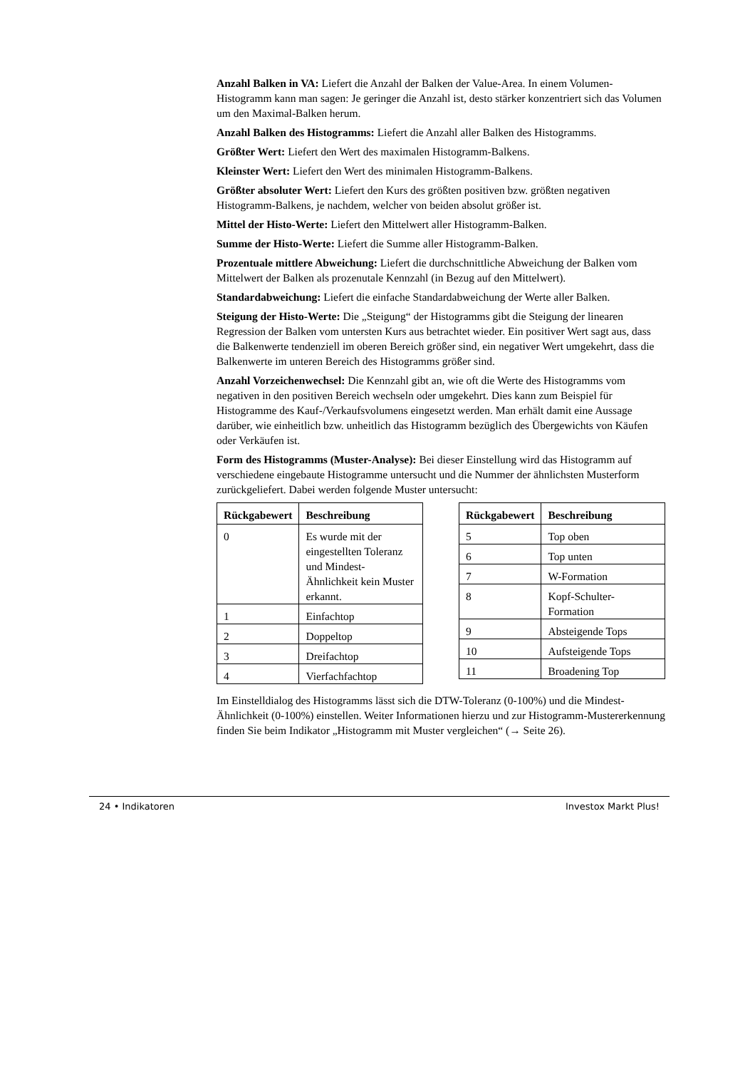Anzahl Balken in VA: Liefert die Anzahl der Balken der Value-Area. In einem Volumen-Histogramm kann man sagen: Je geringer die Anzahl ist, desto stärker konzentriert sich das Volumen um den Maximal-Balken herum.
Anzahl Balken des Histogramms: Liefert die Anzahl aller Balken des Histogramms.
Größter Wert: Liefert den Wert des maximalen Histogramm-Balkens.
Kleinster Wert: Liefert den Wert des minimalen Histogramm-Balkens.
Größter absoluter Wert: Liefert den Kurs des größten positiven bzw. größten negativen Histogramm-Balkens, je nachdem, welcher von beiden absolut größer ist.
Mittel der Histo-Werte: Liefert den Mittelwert aller Histogramm-Balken.
Summe der Histo-Werte: Liefert die Summe aller Histogramm-Balken.
Prozentuale mittlere Abweichung: Liefert die durchschnittliche Abweichung der Balken vom Mittelwert der Balken als prozenutale Kennzahl (in Bezug auf den Mittelwert).
Standardabweichung: Liefert die einfache Standardabweichung der Werte aller Balken.
Steigung der Histo-Werte: Die „Steigung“ der Histogramms gibt die Steigung der linearen Regression der Balken vom untersten Kurs aus betrachtet wieder. Ein positiver Wert sagt aus, dass die Balkenwerte tendenziell im oberen Bereich größer sind, ein negativer Wert umgekehrt, dass die Balkenwerte im unteren Bereich des Histogramms größer sind.
Anzahl Vorzeichenwechsel: Die Kennzahl gibt an, wie oft die Werte des Histogramms vom negativen in den positiven Bereich wechseln oder umgekehrt. Dies kann zum Beispiel für Histogramme des Kauf-/Verkaufsvolumens eingesetzt werden. Man erhält damit eine Aussage darüber, wie einheitlich bzw. unheitlich das Histogramm bezüglich des Übergewichts von Käufen oder Verkäufen ist.
Form des Histogramms (Muster-Analyse): Bei dieser Einstellung wird das Histogramm auf verschiedene eingebaute Histogramme untersucht und die Nummer der ähnlichsten Musterform zurückgeliefert. Dabei werden folgende Muster untersucht:
| Rückgabewert | Beschreibung |
| --- | --- |
| 0 | Es wurde mit der eingestellten Toleranz und Mindest-Ähnlichkeit kein Muster erkannt. |
| 1 | Einfachtop |
| 2 | Doppeltop |
| 3 | Dreifachtop |
| 4 | Vierfachfachtop |
| Rückgabewert | Beschreibung |
| --- | --- |
| 5 | Top oben |
| 6 | Top unten |
| 7 | W-Formation |
| 8 | Kopf-Schulter-Formation |
| 9 | Absteigende Tops |
| 10 | Aufsteigende Tops |
| 11 | Broadening Top |
Im Einstelldialog des Histogramms lässt sich die DTW-Toleranz (0-100%) und die Mindest-Ähnlichkeit (0-100%) einstellen. Weiter Informationen hierzu und zur Histogramm-Mustererkennung finden Sie beim Indikator „Histogramm mit Muster vergleichen“ (→ Seite 26).
24 • Indikatoren Investox Markt Plus!